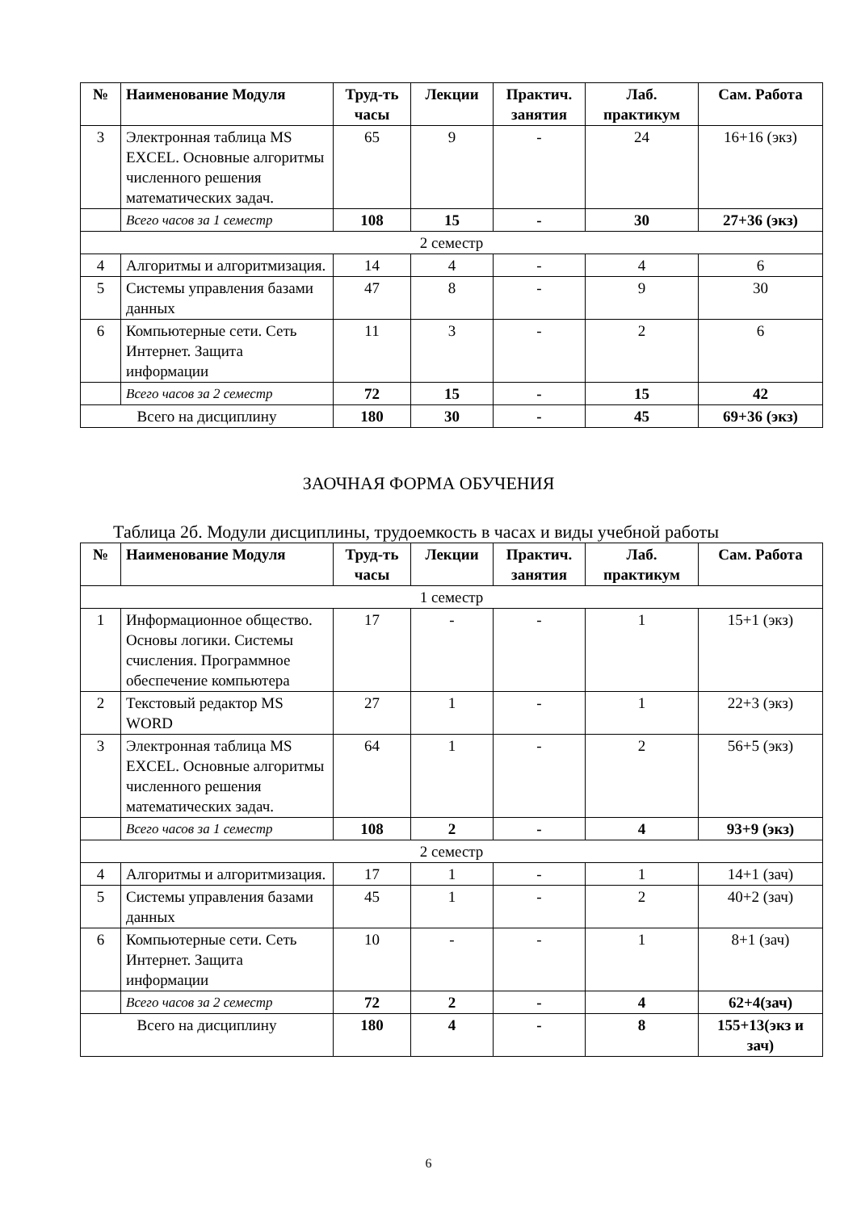| № | Наименование Модуля | Труд-ть часы | Лекции | Практич. занятия | Лаб. практикум | Сам. Работа |
| --- | --- | --- | --- | --- | --- | --- |
| 3 | Электронная таблица MS EXCEL. Основные алгоритмы численного решения математических задач. | 65 | 9 | - | 24 | 16+16 (экз) |
| | Всего часов за 1 семестр | 108 | 15 | - | 30 | 27+36 (экз) |
| 2 семестр | | | | | | |
| 4 | Алгоритмы и алгоритмизация. | 14 | 4 | - | 4 | 6 |
| 5 | Системы управления базами данных | 47 | 8 | - | 9 | 30 |
| 6 | Компьютерные сети. Сеть Интернет. Защита информации | 11 | 3 | - | 2 | 6 |
| | Всего часов за 2 семестр | 72 | 15 | - | 15 | 42 |
| Всего на дисциплину | | 180 | 30 | - | 45 | 69+36 (экз) |
ЗАОЧНАЯ ФОРМА ОБУЧЕНИЯ
Таблица 2б. Модули дисциплины, трудоемкость в часах и виды учебной работы
| № | Наименование Модуля | Труд-ть часы | Лекции | Практич. занятия | Лаб. практикум | Сам. Работа |
| --- | --- | --- | --- | --- | --- | --- |
| 1 семестр | | | | | | |
| 1 | Информационное общество. Основы логики. Системы счисления. Программное обеспечение компьютера | 17 | - | - | 1 | 15+1 (экз) |
| 2 | Текстовый редактор MS WORD | 27 | 1 | - | 1 | 22+3 (экз) |
| 3 | Электронная таблица MS EXCEL. Основные алгоритмы численного решения математических задач. | 64 | 1 | - | 2 | 56+5 (экз) |
| | Всего часов за 1 семестр | 108 | 2 | - | 4 | 93+9 (экз) |
| 2 семестр | | | | | | |
| 4 | Алгоритмы и алгоритмизация. | 17 | 1 | - | 1 | 14+1 (зач) |
| 5 | Системы управления базами данных | 45 | 1 | - | 2 | 40+2 (зач) |
| 6 | Компьютерные сети. Сеть Интернет. Защита информации | 10 | - | - | 1 | 8+1 (зач) |
| | Всего часов за 2 семестр | 72 | 2 | - | 4 | 62+4(зач) |
| Всего на дисциплину | | 180 | 4 | - | 8 | 155+13(экз и зач) |
6